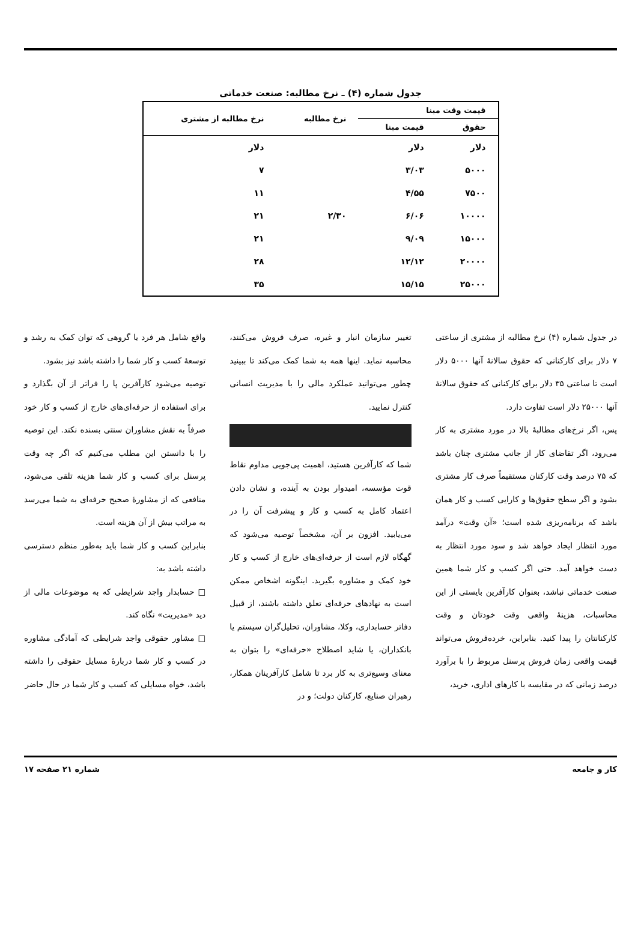جدول شماره (۴) ـ نرخ مطالبه: صنعت خدماتی
| قیمت وقت مبنا | | نرخ مطالبه | نرخ مطالبه از مشتری |
| --- | --- | --- | --- |
| حقوق | قیمت مبنا | | |
| دلار | دلار | | دلار |
| ۵۰۰۰ | ۳/۰۳ | | ۷ |
| ۷۵۰۰ | ۴/۵۵ | | ۱۱ |
| ۱۰۰۰۰ | ۶/۰۶ | ۲/۳۰ | ۲۱ |
| ۱۵۰۰۰ | ۹/۰۹ | | ۲۱ |
| ۲۰۰۰۰ | ۱۲/۱۲ | | ۲۸ |
| ۲۵۰۰۰ | ۱۵/۱۵ | | ۳۵ |
در جدول شماره (۴) نرخ مطالبه از مشتری از ساعتی ۷ دلار برای کارکنانی که حقوق سالانهٔ آنها ۵۰۰۰ دلار است تا ساعتی ۳۵ دلار برای کارکنانی که حقوق سالانهٔ آنها ۲۵۰۰۰ دلار است تفاوت دارد.
پس، اگر نرخ‌های مطالبهٔ بالا در مورد مشتری به کار می‌رود، اگر تقاضای کار از جانب مشتری چنان باشد که ۷۵ درصد وقت کارکنان مستقیماً صرف کار مشتری بشود و اگر سطح حقوق‌ها و کارایی کسب و کار همان باشد که برنامه‌ریزی شده است؛ «آن وقت» درآمد مورد انتظار ایجاد خواهد شد و سود مورد انتظار به دست خواهد آمد. حتی اگر کسب و کار شما همین صنعت خدماتی نباشد، بعنوان کارآفرین بایستی از این محاسبات، هزینهٔ واقعی وقت خودتان و وقت کارکنانتان را پیدا کنید. بنابراین، خرده‌فروش می‌تواند قیمت واقعی زمان فروش پرسنل مربوط را با برآورد درصد زمانی که در مقایسه با کارهای اداری، خرید،
تغییر سازمان انبار و غیره، صرف فروش می‌کنند، محاسبه نماید. اینها همه به شما کمک می‌کند تا ببینید چطور می‌توانید عملکرد مالی را با مدیریت انسانی کنترل نمایید.
شما که کارآفرین هستید، اهمیت پی‌جویی مداوم نقاط قوت مؤسسه، امیدوار بودن به آینده، و نشان دادن اعتماد کامل به کسب و کار و پیشرفت آن را در می‌یابید. افزون بر آن، مشخصاً توصیه می‌شود که گهگاه لازم است از حرفه‌ای‌های خارج از کسب و کار خود کمک و مشاوره بگیرید. اینگونه اشخاص ممکن است به نهادهای حرفه‌ای تعلق داشته باشند، از قبیل دفاتر حسابداری، وکلا، مشاوران، تحلیل‌گران سیستم یا بانکداران، یا شاید اصطلاح «حرفه‌ای» را بتوان به معنای وسیع‌تری به کار برد تا شامل کارآفرینان همکار، رهبران صنایع، کارکنان دولت؛ و در
واقع شامل هر فرد یا گروهی که توان کمک به رشد و توسعهٔ کسب و کار شما را داشته باشد نیز بشود.
توصیه می‌شود کارآفرین پا را فراتر از آن بگذارد و برای استفاده از حرفه‌ای‌های خارج از کسب و کار خود صرفاً به نقش مشاوران سنتی بسنده نکند. این توصیه را با دانستن این مطلب می‌کنیم که اگر چه وقت پرسنل برای کسب و کار شما هزینه تلقی می‌شود، منافعی که از مشاورهٔ صحیح حرفه‌ای به شما می‌رسد به مراتب بیش از آن هزینه است.
بنابراین کسب و کار شما باید به‌طور منظم دسترسی داشته باشد به:
□ حسابدار واجد شرایطی که به موضوعات مالی از دید «مدیریت» نگاه کند.
□ مشاور حقوقی واجد شرایطی که آمادگی مشاوره در کسب و کار شما دربارهٔ مسایل حقوقی را داشته باشد، خواه مسایلی که کسب و کار شما در حال حاضر
کار و جامعه شماره ۲۱ صفحه ۱۷